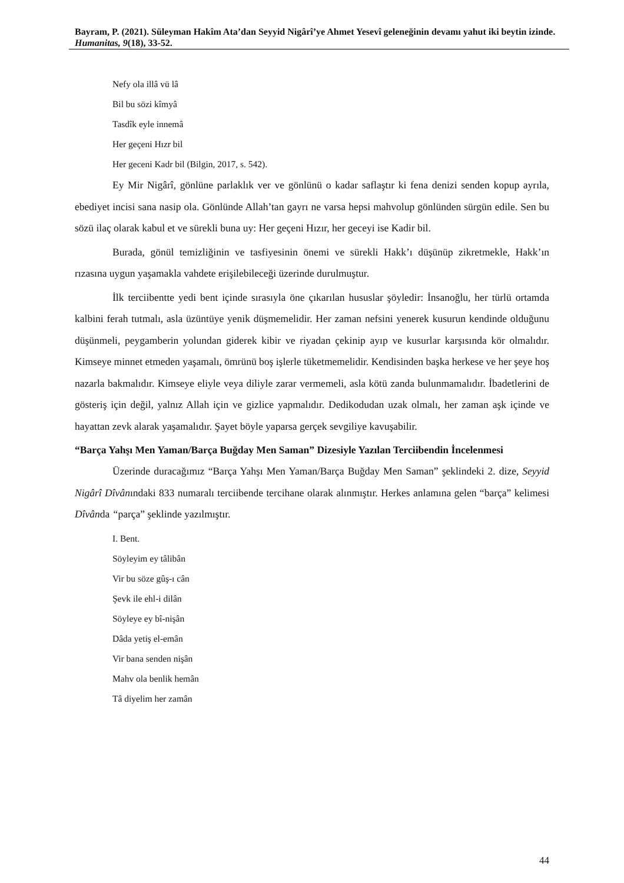Bayram, P. (2021). Süleyman Hakîm Ata’dan Seyyid Nigârî’ye Ahmet Yesevî geleneğinin devamı yahut iki beytin izinde. Humanitas, 9(18), 33-52.
Nefy ola illâ vü lâ
Bil bu sözi kîmyâ
Tasdîk eyle innemâ
Her geçeni Hızr bil
Her geceni Kadr bil (Bilgin, 2017, s. 542).
Ey Mir Nigârî, gönlüne parlaklık ver ve gönlünü o kadar saflaştır ki fena denizi senden kopup ayrıla, ebediyet incisi sana nasip ola. Gönlünde Allah’tan gayrı ne varsa hepsi mahvolup gönlünden sürgün edile. Sen bu sözü ilaç olarak kabul et ve sürekli buna uy: Her geçeni Hızır, her geceyi ise Kadir bil.
Burada, gönül temizliğinin ve tasfiyesinin önemi ve sürekli Hakk’ı düşünüp zikretmekle, Hakk’ın rızasına uygun yaşamakla vahdete erişilebileceği üzerinde durulmuştur.
İlk terciibentte yedi bent içinde sırasıyla öne çıkarılan hususlar şöyledir: İnsanoğlu, her türlü ortamda kalbini ferah tutmalı, asla üzüntüye yenik düşmemelidir. Her zaman nefsini yenerek kusurun kendinde olduğunu düşünmeli, peygamberin yolundan giderek kibir ve riyadan çekinip ayıp ve kusurlar karşısında kör olmalıdır. Kimseye minnet etmeden yaşamalı, ömrünü boş işlerle tüketmemelidir. Kendisinden başka herkese ve her şeye hoş nazarla bakmalıdır. Kimseye eliyle veya diliyle zarar vermemeli, asla kötü zanda bulunmamalıdır. İbadetlerini de gösteriş için değil, yalnız Allah için ve gizlice yapmalıdır. Dedikodudan uzak olmalı, her zaman aşk içinde ve hayattan zevk alarak yaşamalıdır. Şayet böyle yaparsa gerçek sevgiliye kavuşabilir.
“Barça Yahşı Men Yaman/Barça Buğday Men Saman” Dizesiyle Yazılan Terciibendin İncelenmesi
Üzerinde duracağımız “Barça Yahşı Men Yaman/Barça Buğday Men Saman” şeklindeki 2. dize, Seyyid Nigârî Dîvânındaki 833 numaralı terciibende tercihane olarak alınmıştır. Herkes anlamına gelen “barça” kelimesi Dîvânda “parça” şeklinde yazılmıştır.
I. Bent.
Söyleyim ey tâlibân
Vir bu söze gûş-ı cân
Şevk ile ehl-i dilân
Söyleye ey bî-nişân
Dâda yetiş el-emân
Vir bana senden nişân
Mahv ola benlik hemân
Tâ diyelim her zamân
44